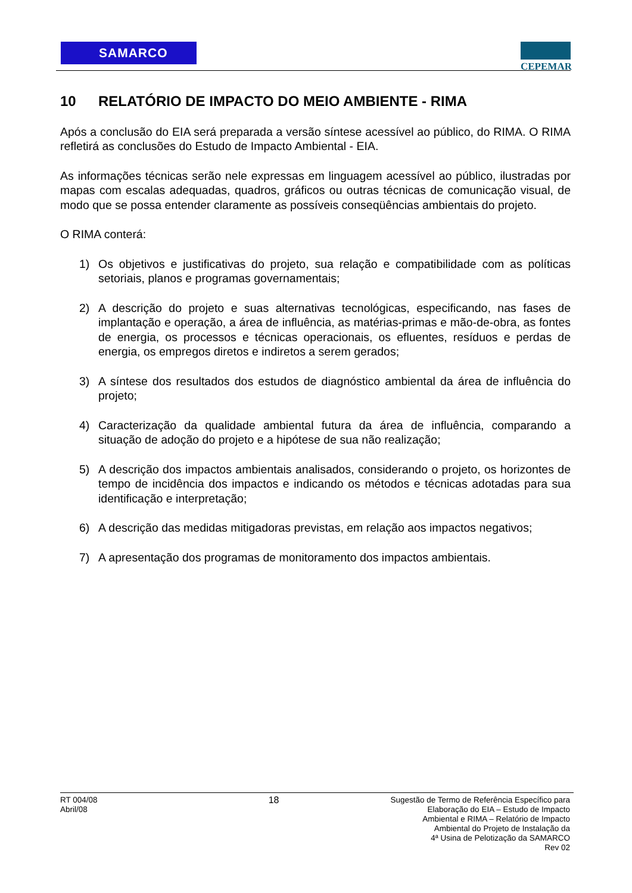SAMARCO
CEPEMAR
10 RELATÓRIO DE IMPACTO DO MEIO AMBIENTE - RIMA
Após a conclusão do EIA será preparada a versão síntese acessível ao público, do RIMA. O RIMA refletirá as conclusões do Estudo de Impacto Ambiental - EIA.
As informações técnicas serão nele expressas em linguagem acessível ao público, ilustradas por mapas com escalas adequadas, quadros, gráficos ou outras técnicas de comunicação visual, de modo que se possa entender claramente as possíveis conseqüências ambientais do projeto.
O RIMA conterá:
1) Os objetivos e justificativas do projeto, sua relação e compatibilidade com as políticas setoriais, planos e programas governamentais;
2) A descrição do projeto e suas alternativas tecnológicas, especificando, nas fases de implantação e operação, a área de influência, as matérias-primas e mão-de-obra, as fontes de energia, os processos e técnicas operacionais, os efluentes, resíduos e perdas de energia, os empregos diretos e indiretos a serem gerados;
3) A síntese dos resultados dos estudos de diagnóstico ambiental da área de influência do projeto;
4) Caracterização da qualidade ambiental futura da área de influência, comparando a situação de adoção do projeto e a hipótese de sua não realização;
5) A descrição dos impactos ambientais analisados, considerando o projeto, os horizontes de tempo de incidência dos impactos e indicando os métodos e técnicas adotadas para sua identificação e interpretação;
6) A descrição das medidas mitigadoras previstas, em relação aos impactos negativos;
7) A apresentação dos programas de monitoramento dos impactos ambientais.
RT 004/08
Abril/08
18
Sugestão de Termo de Referência Específico para
Elaboração do EIA – Estudo de Impacto
Ambiental e RIMA – Relatório de Impacto
Ambiental do Projeto de Instalação da
4ª Usina de Pelotização da SAMARCO
Rev 02